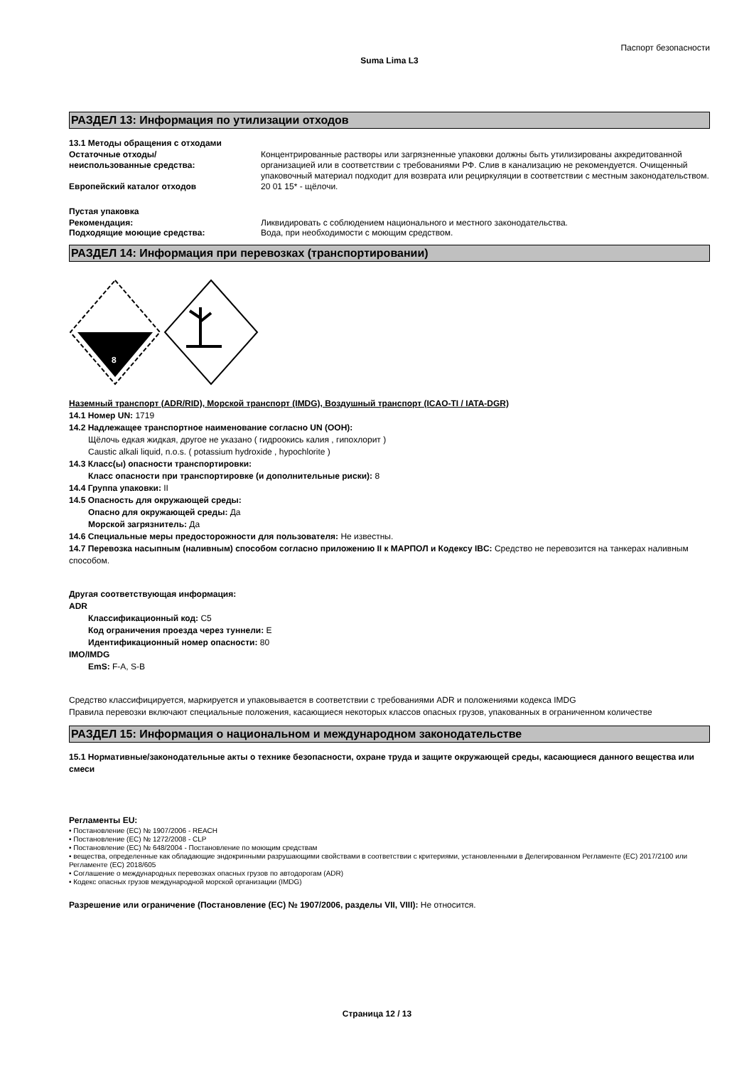Паспорт безопасности
Suma Lima L3
РАЗДЕЛ 13: Информация по утилизации отходов
13.1 Методы обращения с отходами
Остаточные отходы/
неиспользованные средства:
Концентрированные растворы или загрязненные упаковки должны быть утилизированы аккредитованной организацией или в соответствии с требованиями РФ. Слив в канализацию не рекомендуется. Очищенный упаковочный материал подходит для возврата или рециркуляции в соответствии с местным законодательством.
Европейский каталог отходов 20 01 15* - щёлочи.
Пустая упаковка
Рекомендация: Ликвидировать с соблюдением национального и местного законодательства.
Подходящие моющие средства: Вода, при необходимости с моющим средством.
РАЗДЕЛ 14: Информация при перевозках (транспортировании)
8
Наземный транспорт (ADR/RID), Морской транспорт (IMDG), Воздушный транспорт (ICAO-TI / IATA-DGR)
14.1 Номер UN: 1719
14.2 Надлежащее транспортное наименование согласно UN (ООН):
Щёлочь едкая жидкая, другое не указано ( гидроокись калия , гипохлорит )
Caustic alkali liquid, n.o.s. ( potassium hydroxide , hypochlorite )
14.3 Класс(ы) опасности транспортировки:
Класс опасности при транспортировке (и дополнительные риски): 8
14.4 Группа упаковки: II
14.5 Опасность для окружающей среды:
Опасно для окружающей среды: Да
Морской загрязнитель: Да
14.6 Специальные меры предосторожности для пользователя: Не известны.
14.7 Перевозка насыпным (наливным) способом согласно приложению II к МАРПОЛ и Кодексу IBC: Средство не перевозится на танкерах наливным способом.
Другая соответствующая информация:
ADR
Классификационный код: C5
Код ограничения проезда через туннели: E
Идентификационный номер опасности: 80
IMO/IMDG
EmS: F-A, S-B
Средство классифицируется, маркируется и упаковывается в соответствии с требованиями ADR и положениями кодекса IMDG
Правила перевозки включают специальные положения, касающиеся некоторых классов опасных грузов, упакованных в ограниченном количестве
РАЗДЕЛ 15: Информация о национальном и международном законодательстве
15.1 Нормативные/законодательные акты о технике безопасности, охране труда и защите окружающей среды, касающиеся данного вещества или смеси
Регламенты EU:
• Постановление (EC) № 1907/2006 - REACH
• Постановление (EC) № 1272/2008 - CLP
• Постановление (EC) № 648/2004 - Постановление по моющим средствам
• вещества, определенные как обладающие эндокринными разрушающими свойствами в соответствии с критериями, установленными в Делегированном Регламенте (EC) 2017/2100 или Регламенте (EC) 2018/605
• Соглашение о международных перевозках опасных грузов по автодорогам (ADR)
• Кодекс опасных грузов международной морской организации (IMDG)
Разрешение или ограничение (Постановление (EC) № 1907/2006, разделы VII, VIII): Не относится.
Страница 12 / 13